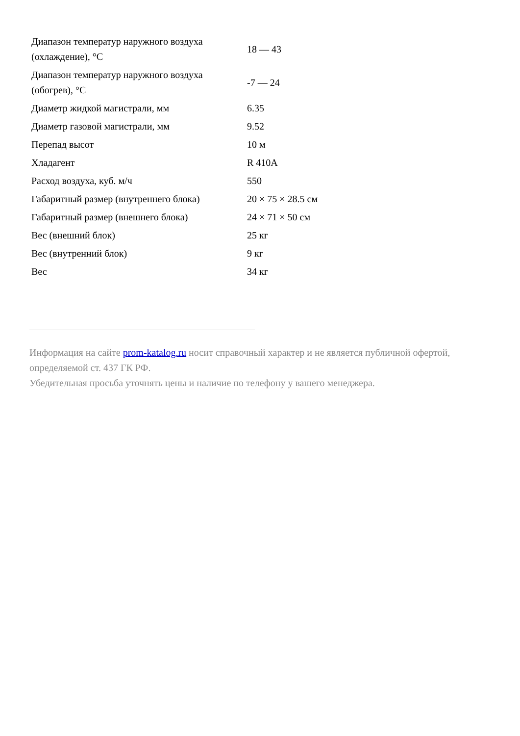| Диапазон температур наружного воздуха (охлаждение), °C | 18 — 43 |
| Диапазон температур наружного воздуха (обогрев), °C | -7 — 24 |
| Диаметр жидкой магистрали, мм | 6.35 |
| Диаметр газовой магистрали, мм | 9.52 |
| Перепад высот | 10 м |
| Хладагент | R 410A |
| Расход воздуха, куб. м/ч | 550 |
| Габаритный размер (внутреннего блока) | 20 × 75 × 28.5 см |
| Габаритный размер (внешнего блока) | 24 × 71 × 50 см |
| Вес (внешний блок) | 25 кг |
| Вес (внутренний блок) | 9 кг |
| Вес | 34 кг |
Информация на сайте prom-katalog.ru носит справочный характер и не является публичной офертой, определяемой ст. 437 ГК РФ.
Убедительная просьба уточнять цены и наличие по телефону у вашего менеджера.